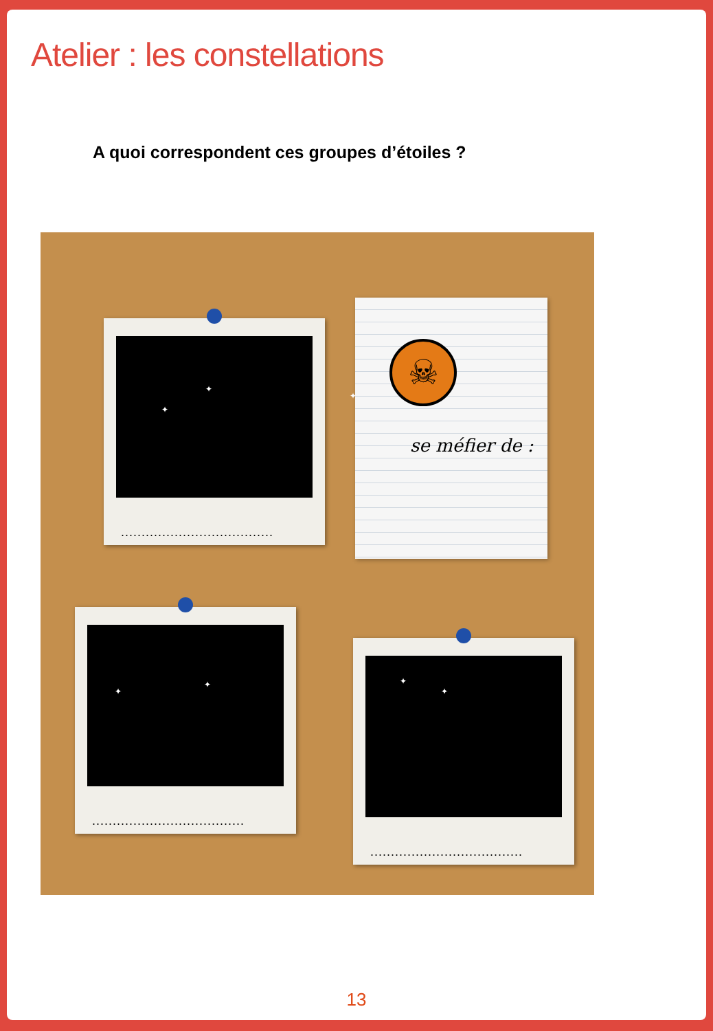Atelier : les constellations
A quoi correspondent ces groupes d’étoiles ?
✦
✦
✦
.....................................
☠
se méfier de :
✦
✦
.....................................
✦
✦
.....................................
13